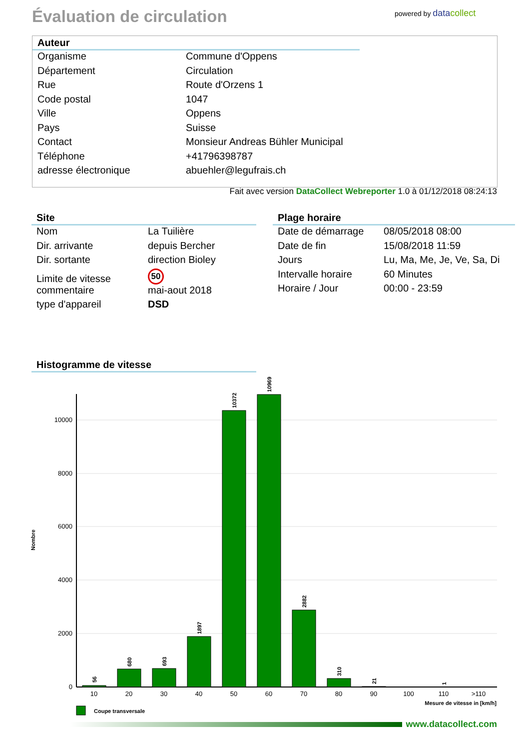Évaluation de circulation powered by data collect
Auteur
| Organisme | Commune d'Oppens |
| Département | Circulation |
| Rue | Route d'Orzens 1 |
| Code postal | 1047 |
| Ville | Oppens |
| Pays | Suisse |
| Contact | Monsieur Andreas Bühler Municipal |
| Téléphone | +41796398787 |
| adresse électronique | abuehler@legufrais.ch |
Fait avec version DataCollect Webreporter 1.0 à 01/12/2018 08:24:13
Site
| Nom | La Tuilière |
| Dir. arrivante | depuis Bercher |
| Dir. sortante | direction Bioley |
| Limite de vitesse | 50 |
| commentaire | mai-aout 2018 |
| type d'appareil | DSD |
Plage horaire
| Date de démarrage | 08/05/2018 08:00 |
| Date de fin | 15/08/2018 11:59 |
| Jours | Lu, Ma, Me, Je, Ve, Sa, Di |
| Intervalle horaire | 60 Minutes |
| Horaire / Jour | 00:00 - 23:59 |
Histogramme de vitesse
10000
8000
6000
4000
2000
0
Nombre
56
680
693
1897
10372
10969
2882
310
21
1
10
20
30
40
50
60
70
80
90
100
110
>110
Mesure de vitesse in [km/h]
Coupe transversale
www.datacollect.com